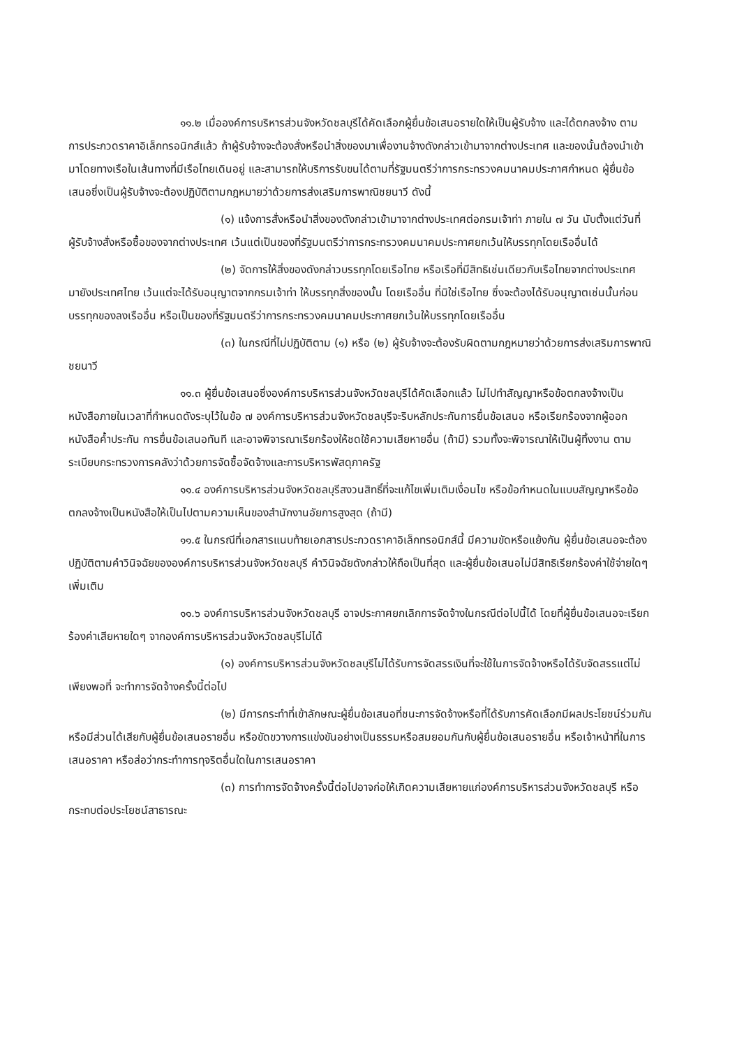๑๑.๒ เมื่อองค์การบริหารส่วนจังหวัดชลบุรีได้คัดเลือกผู้ยื่นข้อเสนอรายใดให้เป็นผู้รับจ้าง และได้ตกลงจ้าง ตามการประกวดราคาอิเล็กทรอนิกส์แล้ว ถ้าผู้รับจ้างจะต้องสั่งหรือนำสิ่งของมาเพื่องานจ้างดังกล่าวเข้ามาจากต่างประเทศ และของนั้นต้องนำเข้ามาโดยทางเรือในเส้นทางที่มีเรือไทยเดินอยู่ และสามารถให้บริการรับขนได้ตามที่รัฐมนตรีว่าการกระทรวงคมนาคมประกาศกำหนด ผู้ยื่นข้อเสนอซึ่งเป็นผู้รับจ้างจะต้องปฏิบัติตามกฎหมายว่าด้วยการส่งเสริมการพาณิชยนาวี ดังนี้
(๑) แจ้งการสั่งหรือนำสิ่งของดังกล่าวเข้ามาจากต่างประเทศต่อกรมเจ้าท่า ภายใน ๗ วัน นับตั้งแต่วันที่ผู้รับจ้างสั่งหรือซื้อของจากต่างประเทศ เว้นแต่เป็นของที่รัฐมนตรีว่าการกระทรวงคมนาคมประกาศยกเว้นให้บรรทุกโดยเรืออื่นได้
(๒) จัดการให้สิ่งของดังกล่าวบรรทุกโดยเรือไทย หรือเรือที่มีสิทธิเช่นเดียวกับเรือไทยจากต่างประเทศมายังประเทศไทย เว้นแต่จะได้รับอนุญาตจากกรมเจ้าท่า ให้บรรทุกสิ่งของนั้น โดยเรืออื่น ที่มิใช่เรือไทย ซึ่งจะต้องได้รับอนุญาตเช่นนั้นก่อนบรรทุกของลงเรืออื่น หรือเป็นของที่รัฐมนตรีว่าการกระทรวงคมนาคมประกาศยกเว้นให้บรรทุกโดยเรืออื่น
(๓) ในกรณีที่ไม่ปฏิบัติตาม (๑) หรือ (๒) ผู้รับจ้างจะต้องรับผิดตามกฎหมายว่าด้วยการส่งเสริมการพาณิชยนาวี
๑๑.๓ ผู้ยื่นข้อเสนอซึ่งองค์การบริหารส่วนจังหวัดชลบุรีได้คัดเลือกแล้ว ไม่ไปทำสัญญาหรือข้อตกลงจ้างเป็นหนังสือภายในเวลาที่กำหนดดังระบุไว้ในข้อ ๗ องค์การบริหารส่วนจังหวัดชลบุรีจะริบหลักประกันการยื่นข้อเสนอ หรือเรียกร้องจากผู้ออกหนังสือค้ำประกัน การยื่นข้อเสนอทันที และอาจพิจารณาเรียกร้องให้ชดใช้ความเสียหายอื่น (ถ้ามี) รวมทั้งจะพิจารณาให้เป็นผู้ทิ้งงาน ตามระเบียบกระทรวงการคลังว่าด้วยการจัดซื้อจัดจ้างและการบริหารพัสดุภาครัฐ
๑๑.๔ องค์การบริหารส่วนจังหวัดชลบุรีสงวนสิทธิ์ที่จะแก้ไขเพิ่มเติมเงื่อนไข หรือข้อกำหนดในแบบสัญญาหรือข้อตกลงจ้างเป็นหนังสือให้เป็นไปตามความเห็นของสำนักงานอัยการสูงสุด (ถ้ามี)
๑๑.๕ ในกรณีที่เอกสารแนบท้ายเอกสารประกวดราคาอิเล็กทรอนิกส์นี้ มีความขัดหรือแย้งกัน ผู้ยื่นข้อเสนอจะต้องปฏิบัติตามคำวินิจฉัยขององค์การบริหารส่วนจังหวัดชลบุรี คำวินิจฉัยดังกล่าวให้ถือเป็นที่สุด และผู้ยื่นข้อเสนอไม่มีสิทธิเรียกร้องค่าใช้จ่ายใดๆ เพิ่มเติม
๑๑.๖ องค์การบริหารส่วนจังหวัดชลบุรี อาจประกาศยกเลิกการจัดจ้างในกรณีต่อไปนี้ได้ โดยที่ผู้ยื่นข้อเสนอจะเรียกร้องค่าเสียหายใดๆ จากองค์การบริหารส่วนจังหวัดชลบุรีไม่ได้
(๑) องค์การบริหารส่วนจังหวัดชลบุรีไม่ได้รับการจัดสรรเงินที่จะใช้ในการจัดจ้างหรือได้รับจัดสรรแต่ไม่เพียงพอที่ จะทำการจัดจ้างครั้งนี้ต่อไป
(๒) มีการกระทำที่เข้าลักษณะผู้ยื่นข้อเสนอที่ชนะการจัดจ้างหรือที่ได้รับการคัดเลือกมีผลประโยชน์ร่วมกัน หรือมีส่วนได้เสียกับผู้ยื่นข้อเสนอรายอื่น หรือขัดขวางการแข่งขันอย่างเป็นธรรมหรือสมยอมกันกับผู้ยื่นข้อเสนอรายอื่น หรือเจ้าหน้าที่ในการเสนอราคา หรือส่อว่ากระทำการทุจริตอื่นใดในการเสนอราคา
(๓) การทำการจัดจ้างครั้งนี้ต่อไปอาจก่อให้เกิดความเสียหายแก่องค์การบริหารส่วนจังหวัดชลบุรี หรือกระทบต่อประโยชน์สาธารณะ